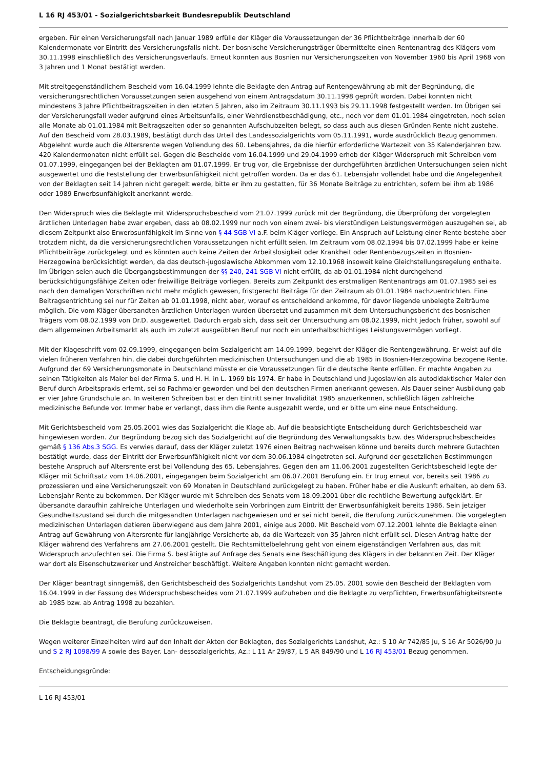L 16 RJ 453/01 - Sozialgerichtsbarkeit Bundesrepublik Deutschland
ergeben. Für einen Versicherungsfall nach Januar 1989 erfülle der Kläger die Voraussetzungen der 36 Pflichtbeiträge innerhalb der 60 Kalendermonate vor Eintritt des Versicherungsfalls nicht. Der bosnische Versicherungsträger übermittelte einen Rentenantrag des Klägers vom 30.11.1998 einschließlich des Versicherungsverlaufs. Erneut konnten aus Bosnien nur Versicherungszeiten von November 1960 bis April 1968 von 3 Jahren und 1 Monat bestätigt werden.
Mit streitgegenständlichem Bescheid vom 16.04.1999 lehnte die Beklagte den Antrag auf Rentengewährung ab mit der Begründung, die versicherungsrechtlichen Voraussetzungen seien ausgehend von einem Antragsdatum 30.11.1998 geprüft worden. Dabei konnten nicht mindestens 3 Jahre Pflichtbeitragszeiten in den letzten 5 Jahren, also im Zeitraum 30.11.1993 bis 29.11.1998 festgestellt werden. Im Übrigen sei der Versicherungsfall weder aufgrund eines Arbeitsunfalls, einer Wehrdienstbeschädigung, etc., noch vor dem 01.01.1984 eingetreten, noch seien alle Monate ab 01.01.1984 mit Beitragszeiten oder so genannten Aufschubzeiten belegt, so dass auch aus diesen Gründen Rente nicht zustehe. Auf den Bescheid vom 28.03.1989, bestätigt durch das Urteil des Landessozialgerichts vom 05.11.1991, wurde ausdrücklich Bezug genommen. Abgelehnt wurde auch die Altersrente wegen Vollendung des 60. Lebensjahres, da die hierfür erforderliche Wartezeit von 35 Kalenderjahren bzw. 420 Kalendermonaten nicht erfüllt sei. Gegen die Bescheide vom 16.04.1999 und 29.04.1999 erhob der Kläger Widerspruch mit Schreiben vom 01.07.1999, eingegangen bei der Beklagten am 01.07.1999. Er trug vor, die Ergebnisse der durchgeführten ärztlichen Untersuchungen seien nicht ausgewertet und die Feststellung der Erwerbsunfähigkeit nicht getroffen worden. Da er das 61. Lebensjahr vollendet habe und die Angelegenheit von der Beklagten seit 14 Jahren nicht geregelt werde, bitte er ihm zu gestatten, für 36 Monate Beiträge zu entrichten, sofern bei ihm ab 1986 oder 1989 Erwerbsunfähigkeit anerkannt werde.
Den Widerspruch wies die Beklagte mit Widerspruchsbescheid vom 21.07.1999 zurück mit der Begründung, die Überprüfung der vorgelegten ärztlichen Unterlagen habe zwar ergeben, dass ab 08.02.1999 nur noch von einem zwei- bis vierstündigen Leistungsvermögen auszugehen sei, ab diesem Zeitpunkt also Erwerbsunfähigkeit im Sinne von § 44 SGB VI a.F. beim Kläger vorliege. Ein Anspruch auf Leistung einer Rente bestehe aber trotzdem nicht, da die versicherungsrechtlichen Voraussetzungen nicht erfüllt seien. Im Zeitraum vom 08.02.1994 bis 07.02.1999 habe er keine Pflichtbeiträge zurückgelegt und es könnten auch keine Zeiten der Arbeitslosigkeit oder Krankheit oder Rentenbezugszeiten in Bosnien-Herzegowina berücksichtigt werden, da das deutsch-jugoslawische Abkommen vom 12.10.1968 insoweit keine Gleichstellungsregelung enthalte. Im Übrigen seien auch die Übergangsbestimmungen der §§ 240, 241 SGB VI nicht erfüllt, da ab 01.01.1984 nicht durchgehend berücksichtigungsfähige Zeiten oder freiwillige Beiträge vorliegen. Bereits zum Zeitpunkt des erstmaligen Rentenantrags am 01.07.1985 sei es nach den damaligen Vorschriften nicht mehr möglich gewesen, fristgerecht Beiträge für den Zeitraum ab 01.01.1984 nachzuentrichten. Eine Beitragsentrichtung sei nur für Zeiten ab 01.01.1998, nicht aber, worauf es entscheidend ankomme, für davor liegende unbelegte Zeiträume möglich. Die vom Kläger übersandten ärztlichen Unterlagen wurden übersetzt und zusammen mit dem Untersuchungsbericht des bosnischen Trägers vom 08.02.1999 von Dr.D. ausgewertet. Dadurch ergab sich, dass seit der Untersuchung am 08.02.1999, nicht jedoch früher, sowohl auf dem allgemeinen Arbeitsmarkt als auch im zuletzt ausgeübten Beruf nur noch ein unterhalbschichtiges Leistungsvermögen vorliegt.
Mit der Klageschrift vom 02.09.1999, eingegangen beim Sozialgericht am 14.09.1999, begehrt der Kläger die Rentengewährung. Er weist auf die vielen früheren Verfahren hin, die dabei durchgeführten medizinischen Untersuchungen und die ab 1985 in Bosnien-Herzegowina bezogene Rente. Aufgrund der 69 Versicherungsmonate in Deutschland müsste er die Voraussetzungen für die deutsche Rente erfüllen. Er machte Angaben zu seinen Tätigkeiten als Maler bei der Firma S. und H. H. in L. 1969 bis 1974. Er habe in Deutschland und Jugoslawien als autodidaktischer Maler den Beruf durch Arbeitspraxis erlernt, sei so Fachmaler geworden und bei den deutschen Firmen anerkannt gewesen. Als Dauer seiner Ausbildung gab er vier Jahre Grundschule an. In weiteren Schreiben bat er den Eintritt seiner Invalidität 1985 anzuerkennen, schließlich lägen zahlreiche medizinische Befunde vor. Immer habe er verlangt, dass ihm die Rente ausgezahlt werde, und er bitte um eine neue Entscheidung.
Mit Gerichtsbescheid vom 25.05.2001 wies das Sozialgericht die Klage ab. Auf die beabsichtigte Entscheidung durch Gerichtsbescheid war hingewiesen worden. Zur Begründung bezog sich das Sozialgericht auf die Begründung des Verwaltungsakts bzw. des Widerspruchsbescheides gemäß § 136 Abs.3 SGG. Es verwies darauf, dass der Kläger zuletzt 1976 einen Beitrag nachweisen könne und bereits durch mehrere Gutachten bestätigt wurde, dass der Eintritt der Erwerbsunfähigkeit nicht vor dem 30.06.1984 eingetreten sei. Aufgrund der gesetzlichen Bestimmungen bestehe Anspruch auf Altersrente erst bei Vollendung des 65. Lebensjahres. Gegen den am 11.06.2001 zugestellten Gerichtsbescheid legte der Kläger mit Schriftsatz vom 14.06.2001, eingegangen beim Sozialgericht am 06.07.2001 Berufung ein. Er trug erneut vor, bereits seit 1986 zu prozessieren und eine Versicherungszeit von 69 Monaten in Deutschland zurückgelegt zu haben. Früher habe er die Auskunft erhalten, ab dem 63. Lebensjahr Rente zu bekommen. Der Kläger wurde mit Schreiben des Senats vom 18.09.2001 über die rechtliche Bewertung aufgeklärt. Er übersandte daraufhin zahlreiche Unterlagen und wiederholte sein Vorbringen zum Eintritt der Erwerbsunfähigkeit bereits 1986. Sein jetziger Gesundheitszustand sei durch die mitgesandten Unterlagen nachgewiesen und er sei nicht bereit, die Berufung zurückzunehmen. Die vorgelegten medizinischen Unterlagen datieren überwiegend aus dem Jahre 2001, einige aus 2000. Mit Bescheid vom 07.12.2001 lehnte die Beklagte einen Antrag auf Gewährung von Altersrente für langjährige Versicherte ab, da die Wartezeit von 35 Jahren nicht erfüllt sei. Diesen Antrag hatte der Kläger während des Verfahrens am 27.06.2001 gestellt. Die Rechtsmittelbelehrung geht von einem eigenständigen Verfahren aus, das mit Widerspruch anzufechten sei. Die Firma S. bestätigte auf Anfrage des Senats eine Beschäftigung des Klägers in der bekannten Zeit. Der Kläger war dort als Eisenschutzwerker und Anstreicher beschäftigt. Weitere Angaben konnten nicht gemacht werden.
Der Kläger beantragt sinngemäß, den Gerichtsbescheid des Sozialgerichts Landshut vom 25.05. 2001 sowie den Bescheid der Beklagten vom 16.04.1999 in der Fassung des Widerspruchsbescheides vom 21.07.1999 aufzuheben und die Beklagte zu verpflichten, Erwerbsunfähigkeitsrente ab 1985 bzw. ab Antrag 1998 zu bezahlen.
Die Beklagte beantragt, die Berufung zurückzuweisen.
Wegen weiterer Einzelheiten wird auf den Inhalt der Akten der Beklagten, des Sozialgerichts Landshut, Az.: S 10 Ar 742/85 Ju, S 16 Ar 5026/90 Ju und S 2 RJ 1098/99 A sowie des Bayer. Lan- dessozialgerichts, Az.: L 11 Ar 29/87, L 5 AR 849/90 und L 16 RJ 453/01 Bezug genommen.
Entscheidungsgründe:
L 16 RJ 453/01